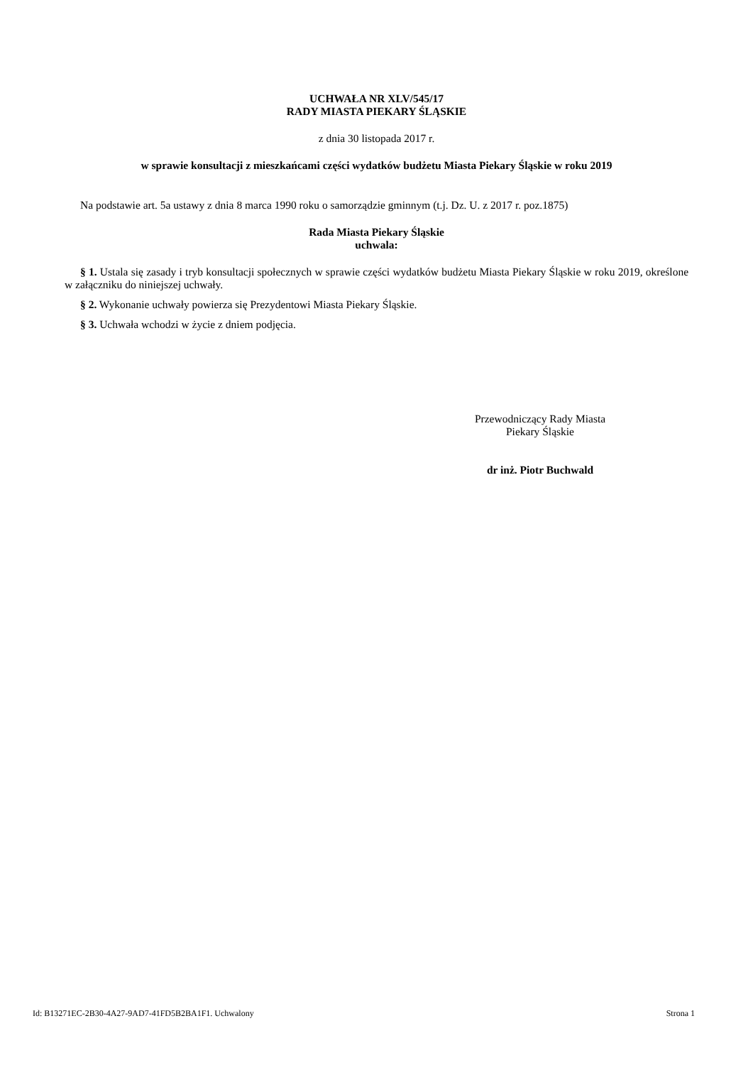UCHWAŁA NR XLV/545/17
RADY MIASTA PIEKARY ŚLĄSKIE
z dnia 30 listopada 2017 r.
w sprawie konsultacji z mieszkańcami części wydatków budżetu Miasta Piekary Śląskie w roku 2019
Na podstawie art. 5a ustawy z dnia 8 marca 1990 roku o samorządzie gminnym (t.j. Dz. U. z 2017 r. poz.1875)
Rada Miasta Piekary Śląskie
uchwala:
§ 1. Ustala się zasady i tryb konsultacji społecznych w sprawie części wydatków budżetu Miasta Piekary Śląskie w roku 2019, określone w załączniku do niniejszej uchwały.
§ 2. Wykonanie uchwały powierza się Prezydentowi Miasta Piekary Śląskie.
§ 3. Uchwała wchodzi w życie z dniem podjęcia.
Przewodniczący Rady Miasta
Piekary Śląskie
dr inż. Piotr Buchwald
Id: B13271EC-2B30-4A27-9AD7-41FD5B2BA1F1. Uchwalony Strona 1